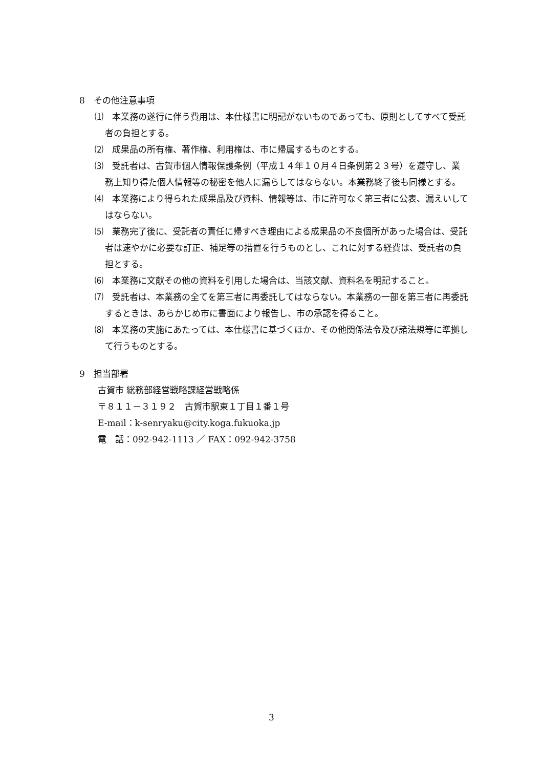8　その他注意事項
⑴　本業務の遂行に伴う費用は、本仕様書に明記がないものであっても、原則としてすべて受託者の負担とする。
⑵　成果品の所有権、著作権、利用権は、市に帰属するものとする。
⑶　受託者は、古賀市個人情報保護条例（平成１４年１０月４日条例第２３号）を遵守し、業務上知り得た個人情報等の秘密を他人に漏らしてはならない。本業務終了後も同様とする。
⑷　本業務により得られた成果品及び資料、情報等は、市に許可なく第三者に公表、漏えいしてはならない。
⑸　業務完了後に、受託者の責任に帰すべき理由による成果品の不良個所があった場合は、受託者は速やかに必要な訂正、補足等の措置を行うものとし、これに対する経費は、受託者の負担とする。
⑹　本業務に文献その他の資料を引用した場合は、当該文献、資料名を明記すること。
⑺　受託者は、本業務の全てを第三者に再委託してはならない。本業務の一部を第三者に再委託するときは、あらかじめ市に書面により報告し、市の承認を得ること。
⑻　本業務の実施にあたっては、本仕様書に基づくほか、その他関係法令及び諸法規等に準拠して行うものとする。
9　担当部署
古賀市 総務部経営戦略課経営戦略係
〒８１１－３１９２　古賀市駅東１丁目１番１号
E-mail：k-senryaku@city.koga.fukuoka.jp
電　話：092-942-1113 ／ FAX：092-942-3758
3